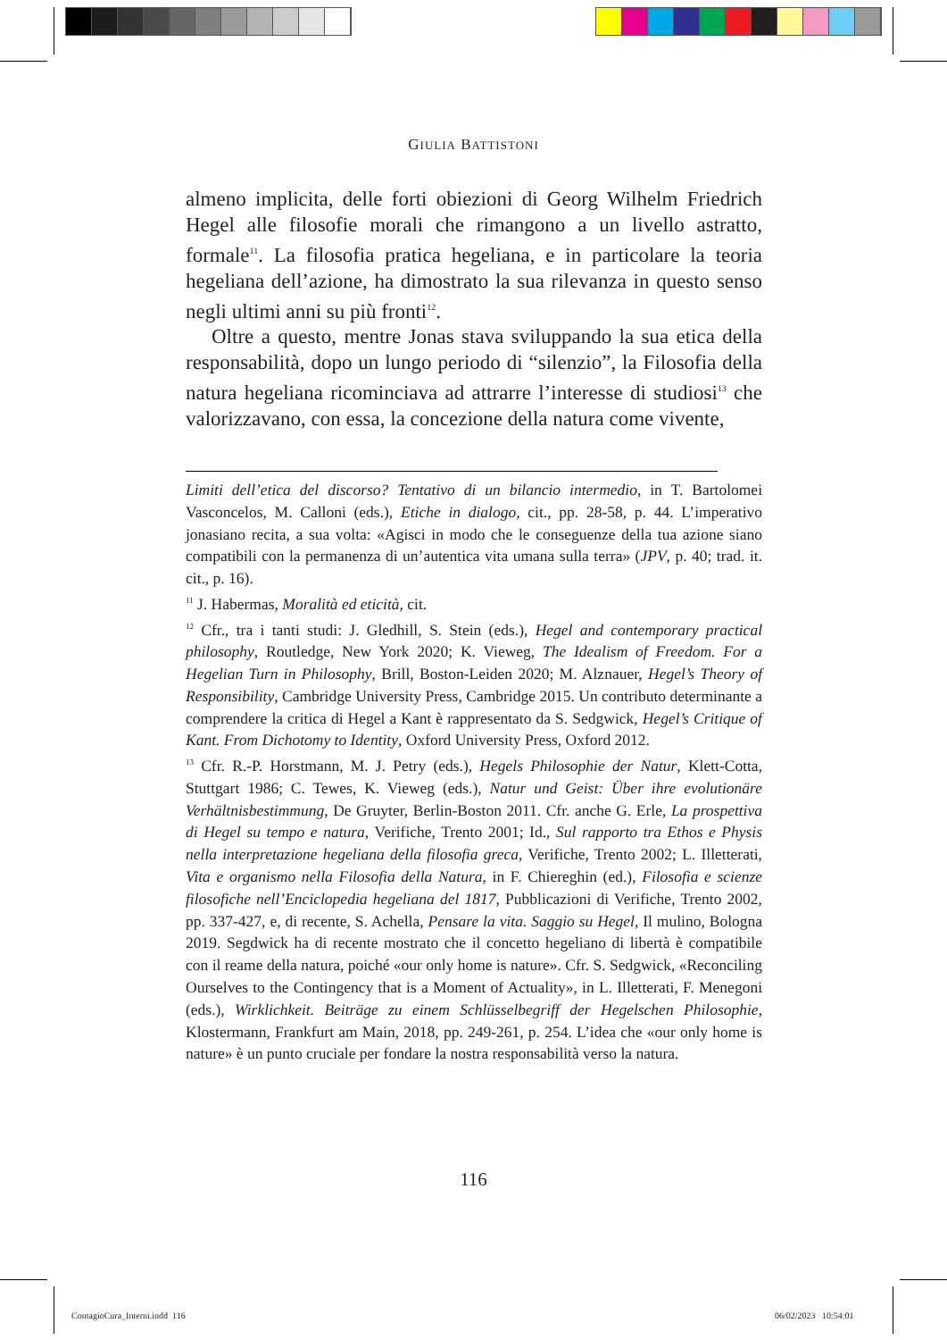GIULIA BATTISTONI
almeno implicita, delle forti obiezioni di Georg Wilhelm Friedrich Hegel alle filosofie morali che rimangono a un livello astratto, formale<sup>11</sup>. La filosofia pratica hegeliana, e in particolare la teoria hegeliana dell’azione, ha dimostrato la sua rilevanza in questo senso negli ultimi anni su più fronti<sup>12</sup>.
Oltre a questo, mentre Jonas stava sviluppando la sua etica della responsabilità, dopo un lungo periodo di “silenzio”, la Filosofia della natura hegeliana ricominciava ad attrarre l’interesse di studiosi<sup>13</sup> che valorizzavano, con essa, la concezione della natura come vivente,
Limiti dell’etica del discorso? Tentativo di un bilancio intermedio, in T. Bartolomei Vasconcelos, M. Calloni (eds.), Etiche in dialogo, cit., pp. 28-58, p. 44. L’imperativo jonasiano recita, a sua volta: «Agisci in modo che le conseguenze della tua azione siano compatibili con la permanenza di un’autentica vita umana sulla terra» (JPV, p. 40; trad. it. cit., p. 16).
<sup>11</sup> J. Habermas, Moralità ed eticità, cit.
<sup>12</sup> Cfr., tra i tanti studi: J. Gledhill, S. Stein (eds.), Hegel and contemporary practical philosophy, Routledge, New York 2020; K. Vieweg, The Idealism of Freedom. For a Hegelian Turn in Philosophy, Brill, Boston-Leiden 2020; M. Alznauer, Hegel’s Theory of Responsibility, Cambridge University Press, Cambridge 2015. Un contributo determinante a comprendere la critica di Hegel a Kant è rappresentato da S. Sedgwick, Hegel’s Critique of Kant. From Dichotomy to Identity, Oxford University Press, Oxford 2012.
<sup>13</sup> Cfr. R.-P. Horstmann, M. J. Petry (eds.), Hegels Philosophie der Natur, Klett-Cotta, Stuttgart 1986; C. Tewes, K. Vieweg (eds.), Natur und Geist: Über ihre evolutionäre Verhältnisbestimmung, De Gruyter, Berlin-Boston 2011. Cfr. anche G. Erle, La prospettiva di Hegel su tempo e natura, Verifiche, Trento 2001; Id., Sul rapporto tra Ethos e Physis nella interpretazione hegeliana della filosofia greca, Verifiche, Trento 2002; L. Illetterati, Vita e organismo nella Filosofia della Natura, in F. Chiereghin (ed.), Filosofia e scienze filosofiche nell’Enciclopedia hegeliana del 1817, Pubblicazioni di Verifiche, Trento 2002, pp. 337-427, e, di recente, S. Achella, Pensare la vita. Saggio su Hegel, Il mulino, Bologna 2019. Segdwick ha di recente mostrato che il concetto hegeliano di libertà è compatibile con il reame della natura, poiché «our only home is nature». Cfr. S. Sedgwick, «Reconciling Ourselves to the Contingency that is a Moment of Actuality», in L. Illetterati, F. Menegoni (eds.), Wirklichkeit. Beiträge zu einem Schlüsselbegriff der Hegelschen Philosophie, Klostermann, Frankfurt am Main, 2018, pp. 249-261, p. 254. L’idea che «our only home is nature» è un punto cruciale per fondare la nostra responsabilità verso la natura.
116
ContagioCura_Interni.indd 116 06/02/2023 10:54:01